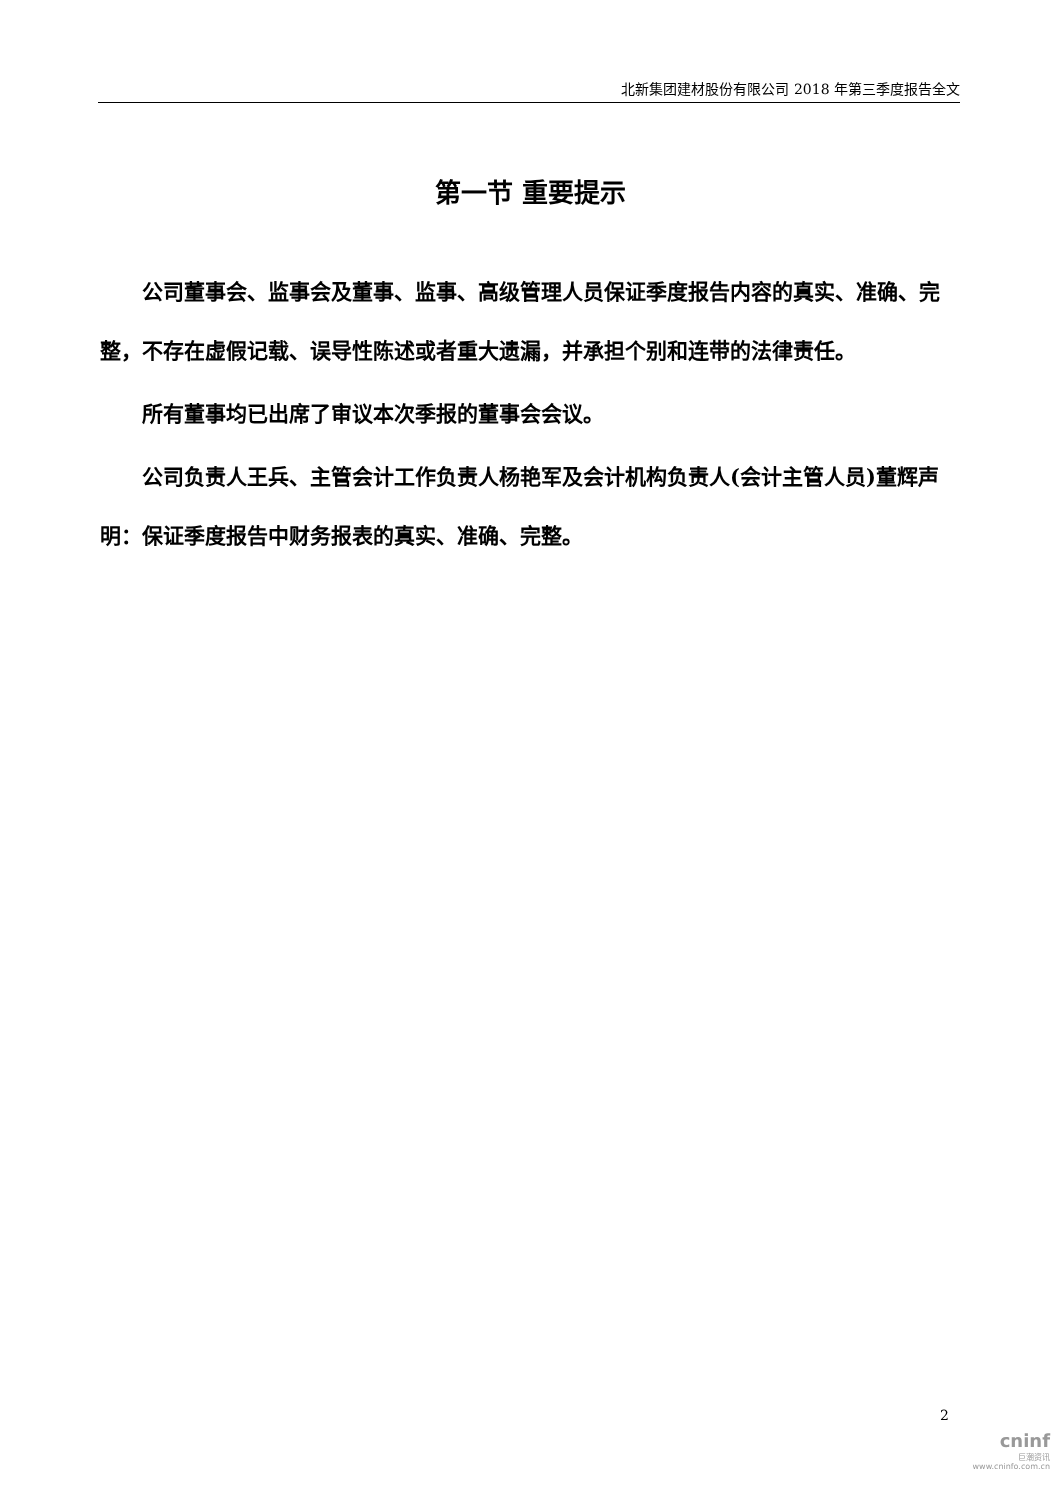北新集团建材股份有限公司 2018 年第三季度报告全文
第一节 重要提示
公司董事会、监事会及董事、监事、高级管理人员保证季度报告内容的真实、准确、完整，不存在虚假记载、误导性陈述或者重大遗漏，并承担个别和连带的法律责任。
所有董事均已出席了审议本次季报的董事会会议。
公司负责人王兵、主管会计工作负责人杨艳军及会计机构负责人(会计主管人员)董辉声明：保证季度报告中财务报表的真实、准确、完整。
2
cninf
巨潮资讯
www.cninfo.com.cn